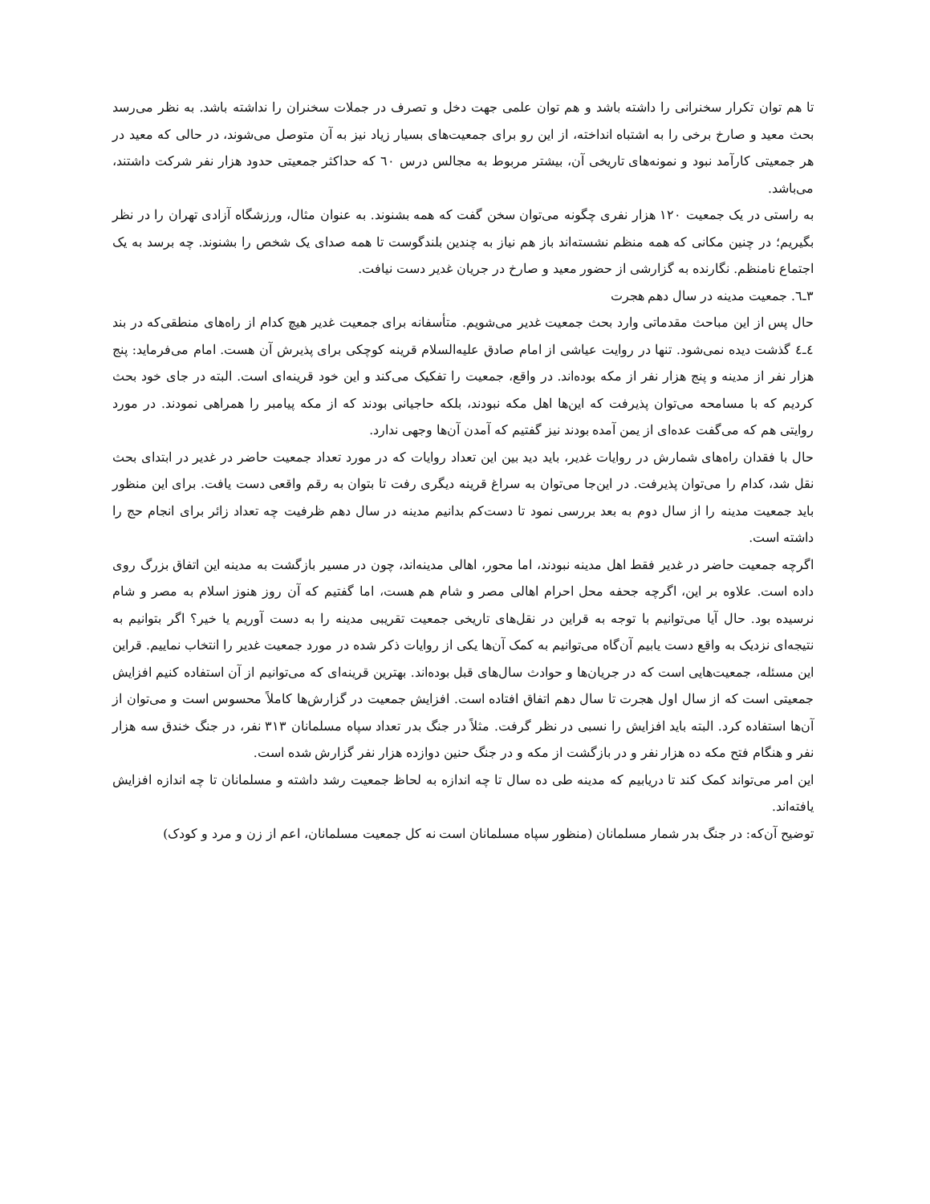تا هم توان تکرار سخنرانی را داشته باشد و هم توان علمی جهت دخل و تصرف در جملات سخنران را نداشته باشد. به نظر می‌رسد بحث معید و صارخ برخی را به اشتباه انداخته، از این رو برای جمعیت‌های بسیار زیاد نیز به آن متوصل می‌شوند، در حالی که معید در هر جمعیتی کارآمد نبود و نمونه‌های تاریخی آن، بیشتر مربوط به مجالس درس ٦٠ که حداکثر جمعیتی حدود هزار نفر شرکت داشتند، می‌باشد.
به راستی در یک جمعیت ١٢٠ هزار نفری چگونه می‌توان سخن گفت که همه بشنوند. به عنوان مثال، ورزشگاه آزادی تهران را در نظر بگیریم؛ در چنین مکانی که همه منظم نشسته‌اند باز هم نیاز به چندین بلندگوست تا همه صدای یک شخص را بشنوند. چه برسد به یک اجتماع نامنظم. نگارنده به گزارشی از حضور معید و صارخ در جریان غدیر دست نیافت.
٣ـ٦. جمعیت مدینه در سال دهم هجرت
حال پس از این مباحث مقدماتی وارد بحث جمعیت غدیر می‌شویم. متأسفانه برای جمعیت غدیر هیچ کدام از راه‌های منطقی‌که در بند ٤ـ٤ گذشت دیده نمی‌شود. تنها در روایت عیاشی از امام صادق علیه‌السلام قرینه کوچکی برای پذیرش آن هست. امام می‌فرماید: پنج هزار نفر از مدینه و پنج هزار نفر از مکه بوده‌اند. در واقع، جمعیت را تفکیک می‌کند و این خود قرینه‌ای است. البته در جای خود بحث کردیم که با مسامحه می‌توان پذیرفت که این‌ها اهل مکه نبودند، بلکه حاجیانی بودند که از مکه پیامبر را همراهی نمودند. در مورد روایتی هم که می‌گفت عده‌ای از یمن آمده بودند نیز گفتیم که آمدن آن‌ها وجهی ندارد.
حال با فقدان راه‌های شمارش در روایات غدیر، باید دید بین این تعداد روایات که در مورد تعداد جمعیت حاضر در غدیر در ابتدای بحث نقل شد، کدام را می‌توان پذیرفت. در این‌جا می‌توان به سراغ قرینه دیگری رفت تا بتوان به رقم واقعی دست یافت. برای این منظور باید جمعیت مدینه را از سال دوم به بعد بررسی نمود تا دست‌کم بدانیم مدینه در سال دهم ظرفیت چه تعداد زائر برای انجام حج را داشته است.
اگرچه جمعیت حاضر در غدیر فقط اهل مدینه نبودند، اما محور، اهالی مدینه‌اند، چون در مسیر بازگشت به مدینه این اتفاق بزرگ روی داده است. علاوه بر این، اگرچه جحفه محل احرام اهالی مصر و شام هم هست، اما گفتیم که آن روز هنوز اسلام به مصر و شام نرسیده بود. حال آیا می‌توانیم با توجه به قراین در نقل‌های تاریخی جمعیت تقریبی مدینه را به دست آوریم یا خیر؟ اگر بتوانیم به نتیجه‌ای نزدیک به واقع دست یابیم آن‌گاه می‌توانیم به کمک آن‌ها یکی از روایات ذکر شده در مورد جمعیت غدیر را انتخاب نماییم. قراین این مسئله، جمعیت‌هایی است که در جریان‌ها و حوادث سال‌های قبل بوده‌اند. بهترین قرینه‌ای که می‌توانیم از آن استفاده کنیم افزایش جمعیتی است که از سال اول هجرت تا سال دهم اتفاق افتاده است. افزایش جمعیت در گزارش‌ها کاملاً محسوس است و می‌توان از آن‌ها استفاده کرد. البته باید افزایش را نسبی در نظر گرفت. مثلاً در جنگ بدر تعداد سپاه مسلمانان ٣١٣ نفر، در جنگ خندق سه هزار نفر و هنگام فتح مکه ده هزار نفر و در بازگشت از مکه و در جنگ حنین دوازده هزار نفر گزارش شده است.
این امر می‌تواند کمک کند تا دریابیم که مدینه طی ده سال تا چه اندازه به لحاظ جمعیت رشد داشته و مسلمانان تا چه اندازه افزایش یافته‌اند.
توضیح آن‌که: در جنگ بدر شمار مسلمانان (منظور سپاه مسلمانان است نه کل جمعیت مسلمانان، اعم از زن و مرد و کودک)